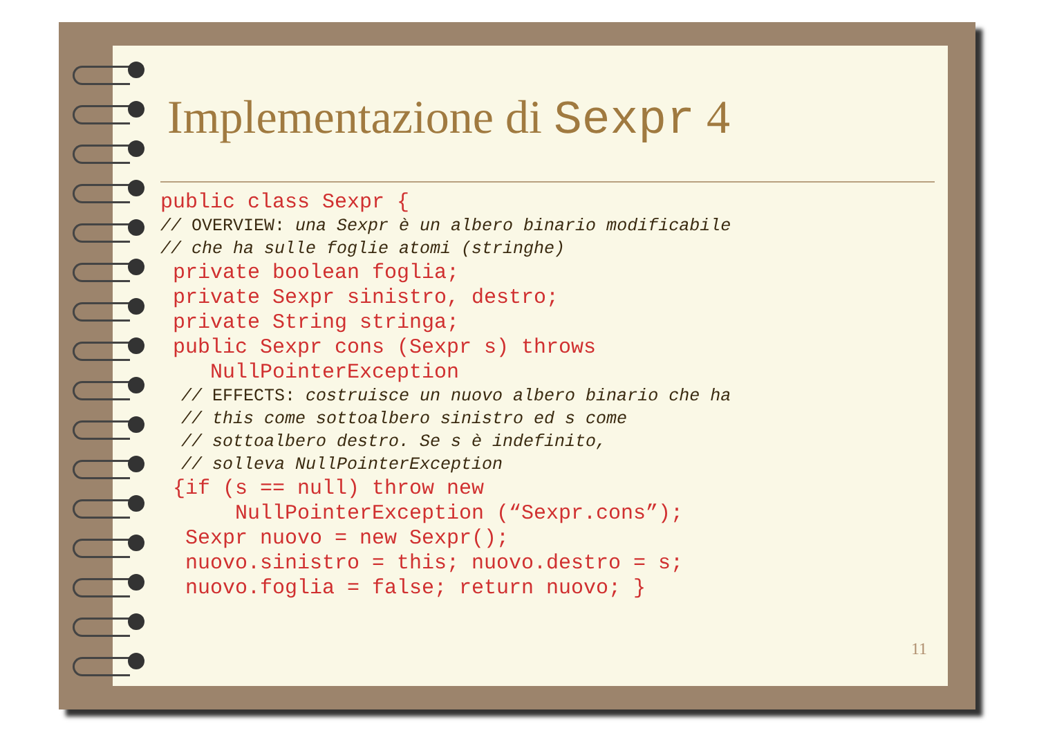Implementazione di Sexpr 4
public class Sexpr {
// OVERVIEW: una Sexpr è un albero binario modificabile
// che ha sulle foglie atomi (stringhe)
private boolean foglia;
private Sexpr sinistro, destro;
private String stringa;
public Sexpr cons (Sexpr s) throws
NullPointerException
// EFFECTS: costruisce un nuovo albero binario che ha
// this come sottoalbero sinistro ed s come
// sottoalbero destro. Se s è indefinito,
// solleva NullPointerException
{if (s == null) throw new
NullPointerException (“Sexpr.cons”);
Sexpr nuovo = new Sexpr();
nuovo.sinistro = this; nuovo.destro = s;
nuovo.foglia = false; return nuovo; }
11